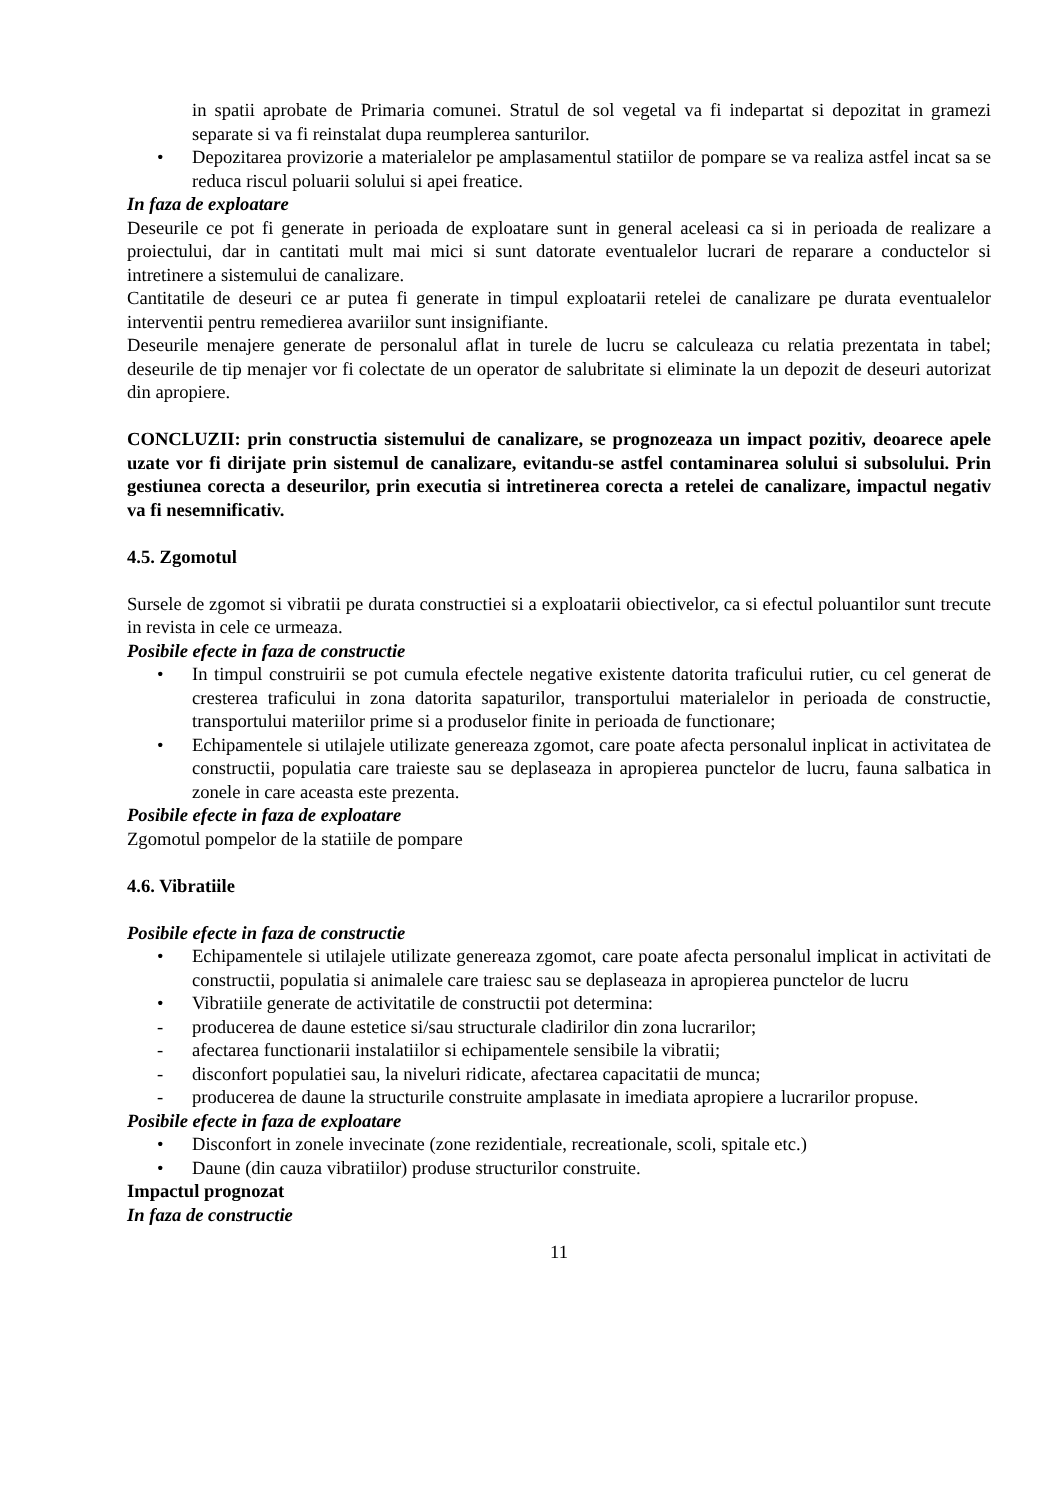in spatii aprobate de Primaria comunei. Stratul de sol vegetal va fi indepartat si depozitat in gramezi separate si va fi reinstalat dupa reumplerea santurilor.
• Depozitarea provizorie a materialelor pe amplasamentul statiilor de pompare se va realiza astfel incat sa se reduca riscul poluarii solului si apei freatice.
In faza de exploatare
Deseurile ce pot fi generate in perioada de exploatare sunt in general aceleasi ca si in perioada de realizare a proiectului, dar in cantitati mult mai mici si sunt datorate eventualelor lucrari de reparare a conductelor si intretinere a sistemului de canalizare.
Cantitatile de deseuri ce ar putea fi generate in timpul exploatarii retelei de canalizare pe durata eventualelor interventii pentru remedierea avariilor sunt insignifiante.
Deseurile menajere generate de personalul aflat in turele de lucru se calculeaza cu relatia prezentata in tabel; deseurile de tip menajer vor fi colectate de un operator de salubritate si eliminate la un depozit de deseuri autorizat din apropiere.
CONCLUZII: prin constructia sistemului de canalizare, se prognozeaza un impact pozitiv, deoarece apele uzate vor fi dirijate prin sistemul de canalizare, evitandu-se astfel contaminarea solului si subsolului. Prin gestiunea corecta a deseurilor, prin executia si intretinerea corecta a retelei de canalizare, impactul negativ va fi nesemnificativ.
4.5. Zgomotul
Sursele de zgomot si vibratii pe durata constructiei si a exploatarii obiectivelor, ca si efectul poluantilor sunt trecute in revista in cele ce urmeaza.
Posibile efecte in faza de constructie
• In timpul construirii se pot cumula efectele negative existente datorita traficului rutier, cu cel generat de cresterea traficului in zona datorita sapaturilor, transportului materialelor in perioada de constructie, transportului materiilor prime si a produselor finite in perioada de functionare;
• Echipamentele si utilajele utilizate genereaza zgomot, care poate afecta personalul inplicat in activitatea de constructii, populatia care traieste sau se deplaseaza in apropierea punctelor de lucru, fauna salbatica in zonele in care aceasta este prezenta.
Posibile efecte in faza de exploatare
Zgomotul pompelor de la statiile de pompare
4.6. Vibratiile
Posibile efecte in faza de constructie
• Echipamentele si utilajele utilizate genereaza zgomot, care poate afecta personalul implicat in activitati de constructii, populatia si animalele care traiesc sau se deplaseaza in apropierea punctelor de lucru
• Vibratiile generate de activitatile de constructii pot determina:
- producerea de daune estetice si/sau structurale cladirilor din zona lucrarilor;
- afectarea functionarii instalatiilor si echipamentele sensibile la vibratii;
- disconfort populatiei sau, la niveluri ridicate, afectarea capacitatii de munca;
- producerea de daune la structurile construite amplasate in imediata apropiere a lucrarilor propuse.
Posibile efecte in faza de exploatare
• Disconfort in zonele invecinate (zone rezidentiale, recreationale, scoli, spitale etc.)
• Daune (din cauza vibratiilor) produse structurilor construite.
Impactul prognozat
In faza de constructie
11